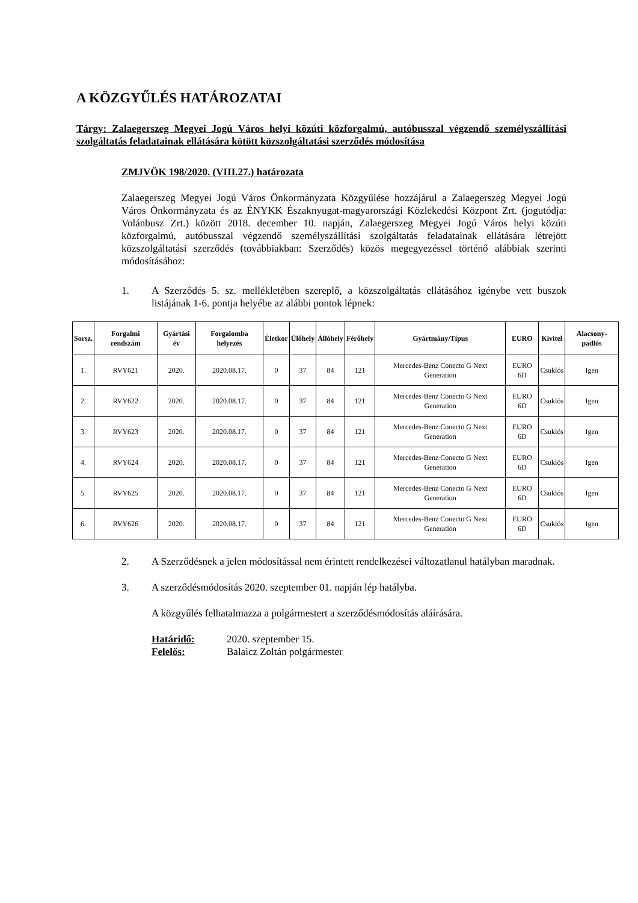A KÖZGYŰLÉS HATÁROZATAI
Tárgy: Zalaegerszeg Megyei Jogú Város helyi közúti közforgalmú, autóbusszal végzendő személyszállítási szolgáltatás feladatainak ellátására kötött közszolgáltatási szerződés módosítása
ZMJVÖK 198/2020. (VIII.27.) határozata
Zalaegerszeg Megyei Jogú Város Önkormányzata Közgyűlése hozzájárul a Zalaegerszeg Megyei Jogú Város Önkormányzata és az ÉNYKK Északnyugat-magyarországi Közlekedési Központ Zrt. (jogutódja: Volánbusz Zrt.) között 2018. december 10. napján, Zalaegerszeg Megyei Jogú Város helyi közúti közforgalmú, autóbusszal végzendő személyszállítási szolgáltatás feladatainak ellátására létrejött közszolgáltatási szerződés (továbbiakban: Szerződés) közös megegyezéssel történő alábbiak szerinti módosításához:
1. A Szerződés 5. sz. mellékletében szereplő, a közszolgáltatás ellátásához igénybe vett buszok listájának 1-6. pontja helyébe az alábbi pontok lépnek:
| Sorsz. | Forgalmi rendszám | Gyártási év | Forgalomba helyezés | Életkor | Ülőhely | Állóhely | Férőhely | Gyártmány/Típus | EURO | Kivitel | Alacsony-padlós |
| --- | --- | --- | --- | --- | --- | --- | --- | --- | --- | --- | --- |
| 1. | RVY621 | 2020. | 2020.08.17. | 0 | 37 | 84 | 121 | Mercedes-Benz Conecto G Next Generation | EURO 6D | Csuklós | Igen |
| 2. | RVY622 | 2020. | 2020.08.17. | 0 | 37 | 84 | 121 | Mercedes-Benz Conecto G Next Generation | EURO 6D | Csuklós | Igen |
| 3. | RVY623 | 2020. | 2020.08.17. | 0 | 37 | 84 | 121 | Mercedes-Benz Conecto G Next Generation | EURO 6D | Csuklós | Igen |
| 4. | RVY624 | 2020. | 2020.08.17. | 0 | 37 | 84 | 121 | Mercedes-Benz Conecto G Next Generation | EURO 6D | Csuklós | Igen |
| 5. | RVY625 | 2020. | 2020.08.17. | 0 | 37 | 84 | 121 | Mercedes-Benz Conecto G Next Generation | EURO 6D | Csuklós | Igen |
| 6. | RVY626 | 2020. | 2020.08.17. | 0 | 37 | 84 | 121 | Mercedes-Benz Conecto G Next Generation | EURO 6D | Csuklós | Igen |
2. A Szerződésnek a jelen módosítással nem érintett rendelkezései változatlanul hatályban maradnak.
3. A szerződésmódosítás 2020. szeptember 01. napján lép hatályba.
A közgyűlés felhatalmazza a polgármestert a szerződésmódosítás aláírására.
Határidő: 2020. szeptember 15.
Felelős: Balaicz Zoltán polgármester